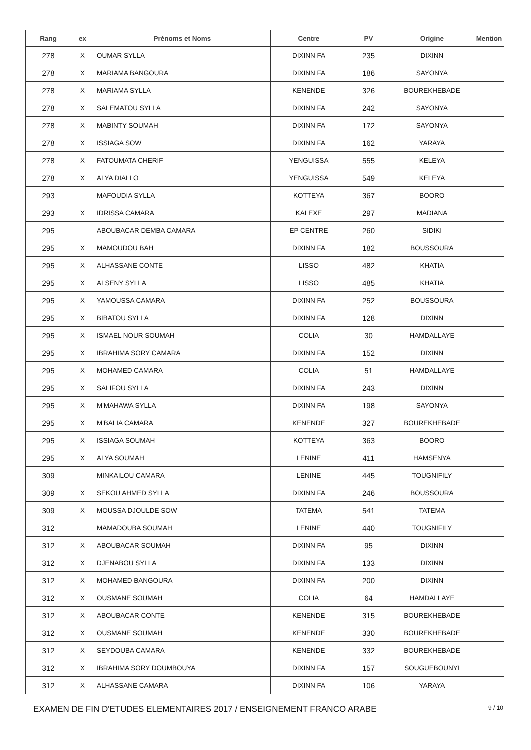| Rang | ex | Prénoms et Noms | Centre | PV | Origine | Mention |
| --- | --- | --- | --- | --- | --- | --- |
| 278 | X | OUMAR SYLLA | DIXINN FA | 235 | DIXINN | |
| 278 | X | MARIAMA BANGOURA | DIXINN FA | 186 | SAYONYA | |
| 278 | X | MARIAMA SYLLA | KENENDE | 326 | BOUREKHEBADE | |
| 278 | X | SALEMATOU SYLLA | DIXINN FA | 242 | SAYONYA | |
| 278 | X | MABINTY SOUMAH | DIXINN FA | 172 | SAYONYA | |
| 278 | X | ISSIAGA SOW | DIXINN FA | 162 | YARAYA | |
| 278 | X | FATOUMATA CHERIF | YENGUISSA | 555 | KELEYA | |
| 278 | X | ALYA DIALLO | YENGUISSA | 549 | KELEYA | |
| 293 | | MAFOUDIA SYLLA | KOTTEYA | 367 | BOORO | |
| 293 | X | IDRISSA CAMARA | KALEXE | 297 | MADIANA | |
| 295 | | ABOUBACAR DEMBA CAMARA | EP CENTRE | 260 | SIDIKI | |
| 295 | X | MAMOUDOU BAH | DIXINN FA | 182 | BOUSSOURA | |
| 295 | X | ALHASSANE CONTE | LISSO | 482 | KHATIA | |
| 295 | X | ALSENY SYLLA | LISSO | 485 | KHATIA | |
| 295 | X | YAMOUSSA CAMARA | DIXINN FA | 252 | BOUSSOURA | |
| 295 | X | BIBATOU SYLLA | DIXINN FA | 128 | DIXINN | |
| 295 | X | ISMAEL NOUR SOUMAH | COLIA | 30 | HAMDALLAYE | |
| 295 | X | IBRAHIMA SORY CAMARA | DIXINN FA | 152 | DIXINN | |
| 295 | X | MOHAMED CAMARA | COLIA | 51 | HAMDALLAYE | |
| 295 | X | SALIFOU SYLLA | DIXINN FA | 243 | DIXINN | |
| 295 | X | M'MAHAWA SYLLA | DIXINN FA | 198 | SAYONYA | |
| 295 | X | M'BALIA CAMARA | KENENDE | 327 | BOUREKHEBADE | |
| 295 | X | ISSIAGA SOUMAH | KOTTEYA | 363 | BOORO | |
| 295 | X | ALYA SOUMAH | LENINE | 411 | HAMSENYA | |
| 309 | | MINKAILOU CAMARA | LENINE | 445 | TOUGNIFILY | |
| 309 | X | SEKOU AHMED SYLLA | DIXINN FA | 246 | BOUSSOURA | |
| 309 | X | MOUSSA DJOULDE SOW | TATEMA | 541 | TATEMA | |
| 312 | | MAMADOUBA SOUMAH | LENINE | 440 | TOUGNIFILY | |
| 312 | X | ABOUBACAR SOUMAH | DIXINN FA | 95 | DIXINN | |
| 312 | X | DJENABOU SYLLA | DIXINN FA | 133 | DIXINN | |
| 312 | X | MOHAMED BANGOURA | DIXINN FA | 200 | DIXINN | |
| 312 | X | OUSMANE SOUMAH | COLIA | 64 | HAMDALLAYE | |
| 312 | X | ABOUBACAR CONTE | KENENDE | 315 | BOUREKHEBADE | |
| 312 | X | OUSMANE SOUMAH | KENENDE | 330 | BOUREKHEBADE | |
| 312 | X | SEYDOUBA CAMARA | KENENDE | 332 | BOUREKHEBADE | |
| 312 | X | IBRAHIMA SORY DOUMBOUYA | DIXINN FA | 157 | SOUGUEBOUNYI | |
| 312 | X | ALHASSANE CAMARA | DIXINN FA | 106 | YARAYA | |
EXAMEN DE FIN D'ETUDES ELEMENTAIRES 2017 / ENSEIGNEMENT FRANCO ARABE 9 / 10